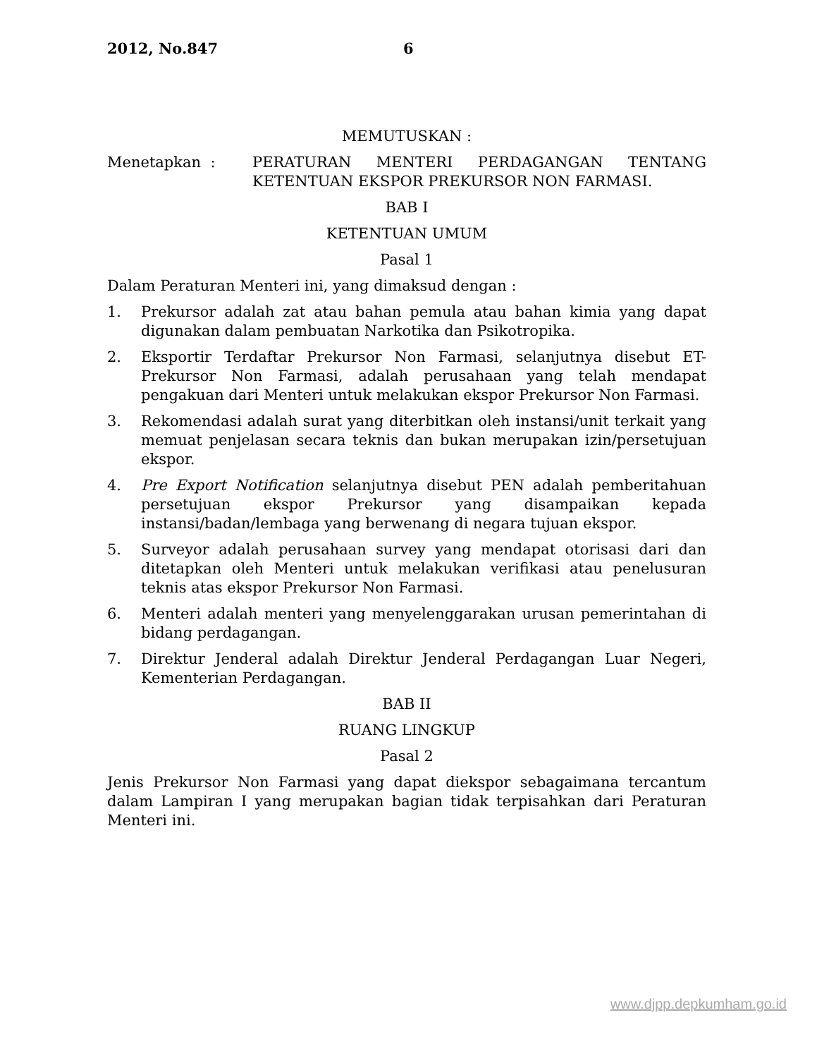2012, No.847 6
MEMUTUSKAN :
Menetapkan : PERATURAN MENTERI PERDAGANGAN TENTANG KETENTUAN EKSPOR PREKURSOR NON FARMASI.
BAB I
KETENTUAN UMUM
Pasal 1
Dalam Peraturan Menteri ini, yang dimaksud dengan :
1. Prekursor adalah zat atau bahan pemula atau bahan kimia yang dapat digunakan dalam pembuatan Narkotika dan Psikotropika.
2. Eksportir Terdaftar Prekursor Non Farmasi, selanjutnya disebut ET-Prekursor Non Farmasi, adalah perusahaan yang telah mendapat pengakuan dari Menteri untuk melakukan ekspor Prekursor Non Farmasi.
3. Rekomendasi adalah surat yang diterbitkan oleh instansi/unit terkait yang memuat penjelasan secara teknis dan bukan merupakan izin/persetujuan ekspor.
4. Pre Export Notification selanjutnya disebut PEN adalah pemberitahuan persetujuan ekspor Prekursor yang disampaikan kepada instansi/badan/lembaga yang berwenang di negara tujuan ekspor.
5. Surveyor adalah perusahaan survey yang mendapat otorisasi dari dan ditetapkan oleh Menteri untuk melakukan verifikasi atau penelusuran teknis atas ekspor Prekursor Non Farmasi.
6. Menteri adalah menteri yang menyelenggarakan urusan pemerintahan di bidang perdagangan.
7. Direktur Jenderal adalah Direktur Jenderal Perdagangan Luar Negeri, Kementerian Perdagangan.
BAB II
RUANG LINGKUP
Pasal 2
Jenis Prekursor Non Farmasi yang dapat diekspor sebagaimana tercantum dalam Lampiran I yang merupakan bagian tidak terpisahkan dari Peraturan Menteri ini.
www.djpp.depkumham.go.id